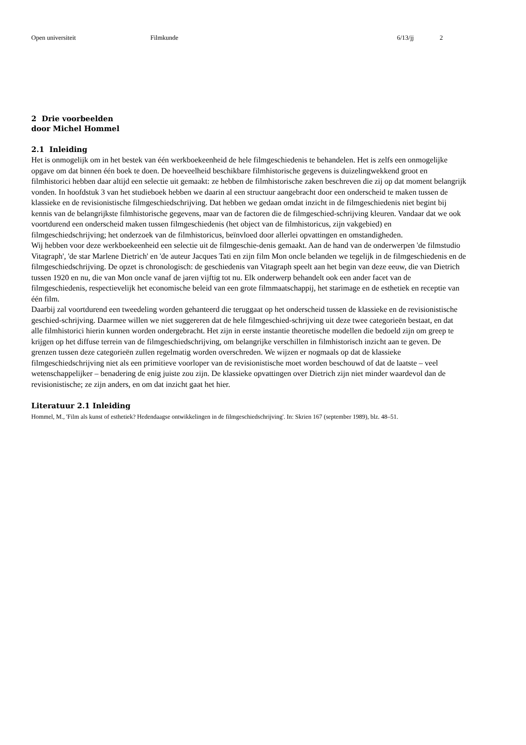Open universiteit Filmkunde 6/13/jj 2
2 Drie voorbeelden
door Michel Hommel
2.1 Inleiding
Het is onmogelijk om in het bestek van één werkboekeenheid de hele filmgeschiedenis te behandelen. Het is zelfs een onmogelijke opgave om dat binnen één boek te doen. De hoeveelheid beschikbare filmhistorische gegevens is duizelingwekkend groot en filmhistorici hebben daar altijd een selectie uit gemaakt: ze hebben de filmhistorische zaken beschreven die zij op dat moment belangrijk vonden. In hoofdstuk 3 van het studieboek hebben we daarin al een structuur aangebracht door een onderscheid te maken tussen de klassieke en de revisionistische filmgeschiedschrijving. Dat hebben we gedaan omdat inzicht in de filmgeschiedenis niet begint bij kennis van de belangrijkste filmhistorische gegevens, maar van de factoren die de filmgeschied-schrijving kleuren. Vandaar dat we ook voortdurend een onderscheid maken tussen filmgeschiedenis (het object van de filmhistoricus, zijn vakgebied) en filmgeschiedschrijving; het onderzoek van de filmhistoricus, beïnvloed door allerlei opvattingen en omstandigheden.
Wij hebben voor deze werkboekeenheid een selectie uit de filmgeschie-denis gemaakt. Aan de hand van de onderwerpen 'de filmstudio Vitagraph', 'de star Marlene Dietrich' en 'de auteur Jacques Tati en zijn film Mon oncle belanden we tegelijk in de filmgeschiedenis en de filmgeschiedschrijving. De opzet is chronologisch: de geschiedenis van Vitagraph speelt aan het begin van deze eeuw, die van Dietrich tussen 1920 en nu, die van Mon oncle vanaf de jaren vijftig tot nu. Elk onderwerp behandelt ook een ander facet van de filmgeschiedenis, respectievelijk het economische beleid van een grote filmmaatschappij, het starimage en de esthetiek en receptie van één film.
Daarbij zal voortdurend een tweedeling worden gehanteerd die teruggaat op het onderscheid tussen de klassieke en de revisionistische geschied-schrijving. Daarmee willen we niet suggereren dat de hele filmgeschied-schrijving uit deze twee categorieën bestaat, en dat alle filmhistorici hierin kunnen worden ondergebracht. Het zijn in eerste instantie theoretische modellen die bedoeld zijn om greep te krijgen op het diffuse terrein van de filmgeschiedschrijving, om belangrijke verschillen in filmhistorisch inzicht aan te geven. De grenzen tussen deze categorieën zullen regelmatig worden overschreden. We wijzen er nogmaals op dat de klassieke filmgeschiedschrijving niet als een primitieve voorloper van de revisionistische moet worden beschouwd of dat de laatste – veel wetenschappelijker – benadering de enig juiste zou zijn. De klassieke opvattingen over Dietrich zijn niet minder waardevol dan de revisionistische; ze zijn anders, en om dat inzicht gaat het hier.
Literatuur 2.1 Inleiding
Hommel, M., 'Film als kunst of esthetiek? Hedendaagse ontwikkelingen in de filmgeschiedschrijving'. In: Skrien 167 (september 1989), blz. 48–51.